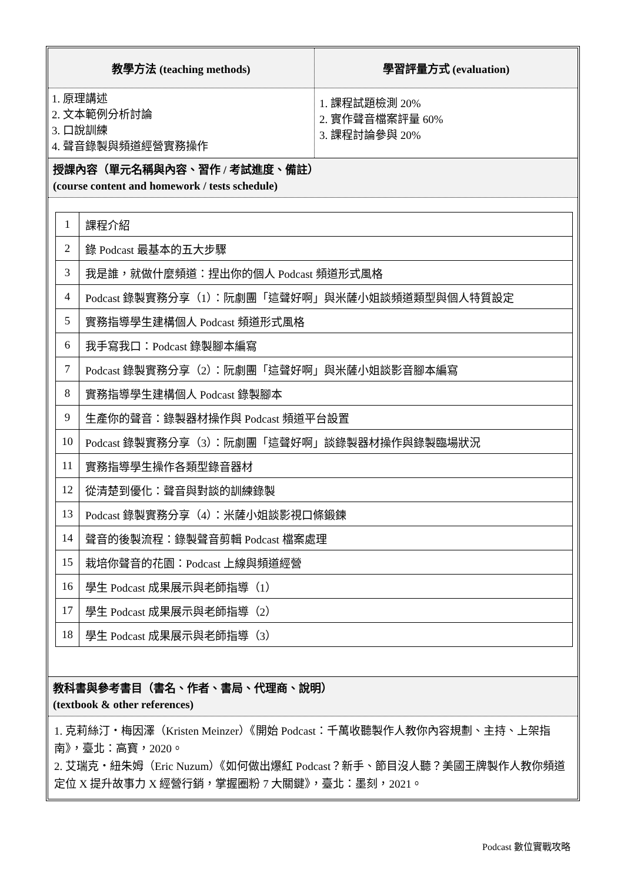教學方法 (teaching methods)
1. 原理講述
2. 文本範例分析討論
3. 口說訓練
4. 聲音錄製與頻道經營實務操作
學習評量方式 (evaluation)
1. 課程試題檢測 20%
2. 實作聲音檔案評量 60%
3. 課程討論參與 20%
授課內容（單元名稱與內容、習作 / 考試進度、備註）
(course content and homework / tests schedule)
| 1 | 課程介紹 |
| 2 | 錄 Podcast 最基本的五大步驟 |
| 3 | 我是誰，就做什麼頻道：捏出你的個人 Podcast 頻道形式風格 |
| 4 | Podcast 錄製實務分享（1）：阮劇團「這聲好啊」與米薩小姐談頻道類型與個人特質設定 |
| 5 | 實務指導學生建構個人 Podcast 頻道形式風格 |
| 6 | 我手寫我口：Podcast 錄製腳本編寫 |
| 7 | Podcast 錄製實務分享（2）：阮劇團「這聲好啊」與米薩小姐談影音腳本編寫 |
| 8 | 實務指導學生建構個人 Podcast 錄製腳本 |
| 9 | 生產你的聲音：錄製器材操作與 Podcast 頻道平台設置 |
| 10 | Podcast 錄製實務分享（3）：阮劇團「這聲好啊」談錄製器材操作與錄製臨場狀況 |
| 11 | 實務指導學生操作各類型錄音器材 |
| 12 | 從清楚到優化：聲音與對談的訓練錄製 |
| 13 | Podcast 錄製實務分享（4）：米薩小姐談影視口條鍛鍊 |
| 14 | 聲音的後製流程：錄製聲音剪輯 Podcast 檔案處理 |
| 15 | 栽培你聲音的花園：Podcast 上線與頻道經營 |
| 16 | 學生 Podcast 成果展示與老師指導（1） |
| 17 | 學生 Podcast 成果展示與老師指導（2） |
| 18 | 學生 Podcast 成果展示與老師指導（3） |
教科書與參考書目（書名、作者、書局、代理商、說明）
(textbook & other references)
1. 克莉絲汀・梅因澤（Kristen Meinzer）《開始 Podcast：千萬收聽製作人教你內容規劃、主持、上架指南》，臺北：高寶，2020。
2. 艾瑞克・紐朱姆（Eric Nuzum）《如何做出爆紅 Podcast？新手、節目沒人聽？美國王牌製作人教你頻道定位 X 提升故事力 X 經營行銷，掌握圈粉 7 大關鍵》，臺北：墨刻，2021。
Podcast 數位實戰攻略